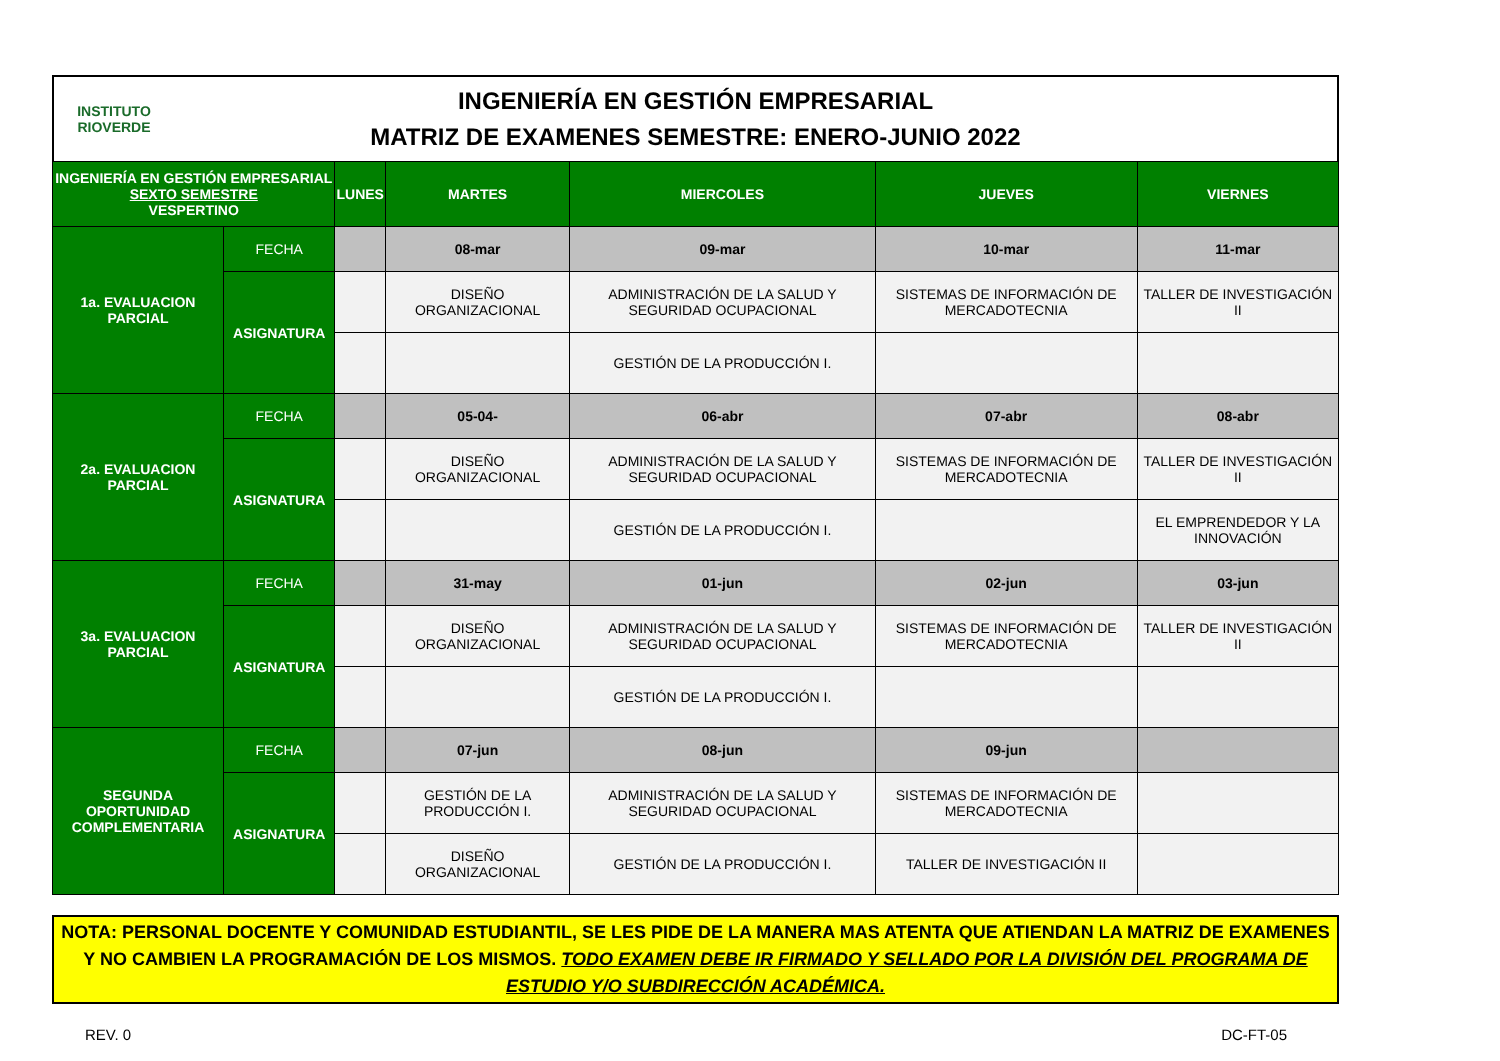INSTITUTO
RIOVERDE
INGENIERÍA EN GESTIÓN EMPRESARIAL
MATRIZ DE EXAMENES SEMESTRE: ENERO-JUNIO 2022
| INGENIERÍA EN GESTIÓN EMPRESARIAL SEXTO SEMESTRE VESPERTINO | | LUNES | MARTES | MIERCOLES | JUEVES | VIERNES |
| --- | --- | --- | --- | --- | --- | --- |
| 1a. EVALUACION PARCIAL | FECHA | | 08-mar | 09-mar | 10-mar | 11-mar |
| | ASIGNATURA | | DISEÑO ORGANIZACIONAL | ADMINISTRACIÓN DE LA SALUD Y SEGURIDAD OCUPACIONAL | SISTEMAS DE INFORMACIÓN DE MERCADOTECNIA | TALLER DE INVESTIGACIÓN II |
| | | | | GESTIÓN DE LA PRODUCCIÓN I. | | |
| 2a. EVALUACION PARCIAL | FECHA | | 05-04- | 06-abr | 07-abr | 08-abr |
| | ASIGNATURA | | DISEÑO ORGANIZACIONAL | ADMINISTRACIÓN DE LA SALUD Y SEGURIDAD OCUPACIONAL | SISTEMAS DE INFORMACIÓN DE MERCADOTECNIA | TALLER DE INVESTIGACIÓN II |
| | | | | GESTIÓN DE LA PRODUCCIÓN I. | | EL EMPRENDEDOR Y LA INNOVACIÓN |
| 3a. EVALUACION PARCIAL | FECHA | | 31-may | 01-jun | 02-jun | 03-jun |
| | ASIGNATURA | | DISEÑO ORGANIZACIONAL | ADMINISTRACIÓN DE LA SALUD Y SEGURIDAD OCUPACIONAL | SISTEMAS DE INFORMACIÓN DE MERCADOTECNIA | TALLER DE INVESTIGACIÓN II |
| | | | | GESTIÓN DE LA PRODUCCIÓN I. | | |
| SEGUNDA OPORTUNIDAD COMPLEMENTARIA | FECHA | | 07-jun | 08-jun | 09-jun | |
| | ASIGNATURA | | GESTIÓN DE LA PRODUCCIÓN I. | ADMINISTRACIÓN DE LA SALUD Y SEGURIDAD OCUPACIONAL | SISTEMAS DE INFORMACIÓN DE MERCADOTECNIA | |
| | | | DISEÑO ORGANIZACIONAL | GESTIÓN DE LA PRODUCCIÓN I. | TALLER DE INVESTIGACIÓN II | |
NOTA: PERSONAL DOCENTE Y COMUNIDAD ESTUDIANTIL, SE LES PIDE DE LA MANERA MAS ATENTA QUE ATIENDAN LA MATRIZ DE EXAMENES Y NO CAMBIEN LA PROGRAMACIÓN DE LOS MISMOS. TODO EXAMEN DEBE IR FIRMADO Y SELLADO POR LA DIVISIÓN DEL PROGRAMA DE ESTUDIO Y/O SUBDIRECCIÓN ACADÉMICA.
REV. 0 DC-FT-05